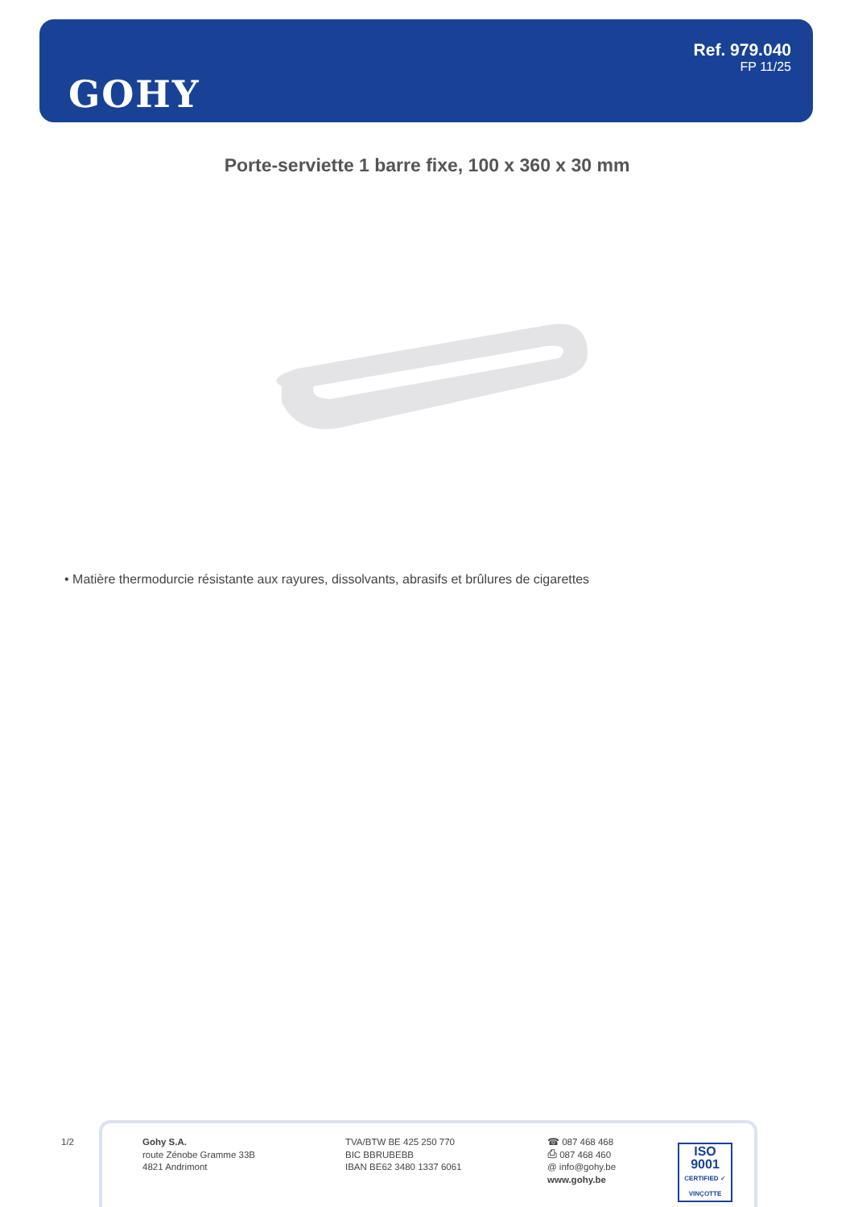GOHY
Ref. 979.040
FP 11/25
Porte-serviette 1 barre fixe, 100 x 360 x 30 mm
• Matière thermodurcie résistante aux rayures, dissolvants, abrasifs et brûlures de cigarettes
1/2
Gohy S.A.
route Zénobe Gramme 33B
4821 Andrimont
TVA/BTW BE 425 250 770
BIC BBRUBEBB
IBAN BE62 3480 1337 6061
☎ 087 468 468
⎙ 087 468 460
@ info@gohy.be
www.gohy.be
ISO 9001
CERTIFIED ✓ VINÇOTTE